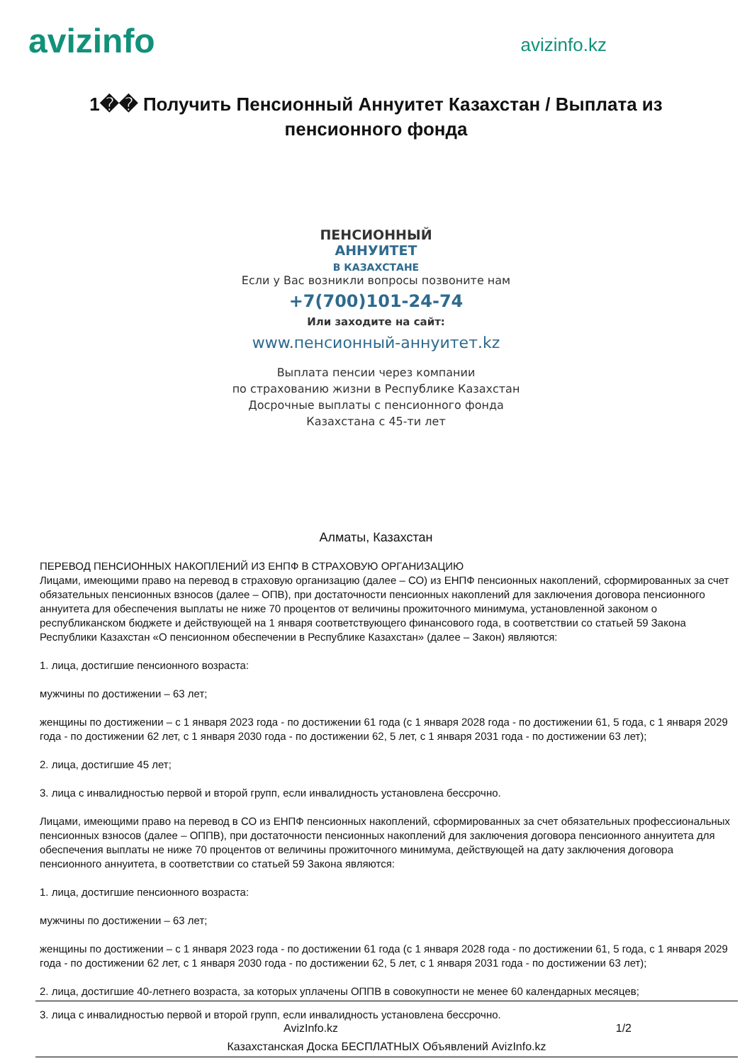avizinfo
avizinfo.kz
1�� Получить Пенсионный Аннуитет Казахстан / Выплата из пенсионного фонда
ПЕНСИОННЫЙ
АННУИТЕТ
В КАЗАХСТАНЕ
Если у Вас возникли вопросы позвоните нам
+7(700)101-24-74
Или заходите на сайт:
www.пенсионный-аннуитет.kz
Выплата пенсии через компании
по страхованию жизни в Республике Казахстан
Досрочные выплаты с пенсионного фонда
Казахстана с 45-ти лет
Алматы, Казахстан
ПЕРЕВОД ПЕНСИОННЫХ НАКОПЛЕНИЙ ИЗ ЕНПФ В СТРАХОВУЮ ОРГАНИЗАЦИЮ
Лицами, имеющими право на перевод в страховую организацию (далее – СО) из ЕНПФ пенсионных накоплений, сформированных за счет обязательных пенсионных взносов (далее – ОПВ), при достаточности пенсионных накоплений для заключения договора пенсионного аннуитета для обеспечения выплаты не ниже 70 процентов от величины прожиточного минимума, установленной законом о республиканском бюджете и действующей на 1 января соответствующего финансового года, в соответствии со статьей 59 Закона Республики Казахстан «О пенсионном обеспечении в Республике Казахстан» (далее – Закон) являются:
1. лица, достигшие пенсионного возраста:
мужчины по достижении – 63 лет;
женщины по достижении – с 1 января 2023 года - по достижении 61 года (с 1 января 2028 года - по достижении 61, 5 года, с 1 января 2029 года - по достижении 62 лет, с 1 января 2030 года - по достижении 62, 5 лет, с 1 января 2031 года - по достижении 63 лет);
2. лица, достигшие 45 лет;
3. лица с инвалидностью первой и второй групп, если инвалидность установлена бессрочно.
Лицами, имеющими право на перевод в СО из ЕНПФ пенсионных накоплений, сформированных за счет обязательных профессиональных пенсионных взносов (далее – ОППВ), при достаточности пенсионных накоплений для заключения договора пенсионного аннуитета для обеспечения выплаты не ниже 70 процентов от величины прожиточного минимума, действующей на дату заключения договора пенсионного аннуитета, в соответствии со статьей 59 Закона являются:
1. лица, достигшие пенсионного возраста:
мужчины по достижении – 63 лет;
женщины по достижении – с 1 января 2023 года - по достижении 61 года (с 1 января 2028 года - по достижении 61, 5 года, с 1 января 2029 года - по достижении 62 лет, с 1 января 2030 года - по достижении 62, 5 лет, с 1 января 2031 года - по достижении 63 лет);
2. лица, достигшие 40-летнего возраста, за которых уплачены ОППВ в совокупности не менее 60 календарных месяцев;
3. лица с инвалидностью первой и второй групп, если инвалидность установлена бессрочно.
AvizInfo.kz 1/2
Казахстанская Доска БЕСПЛАТНЫХ Объявлений AvizInfo.kz